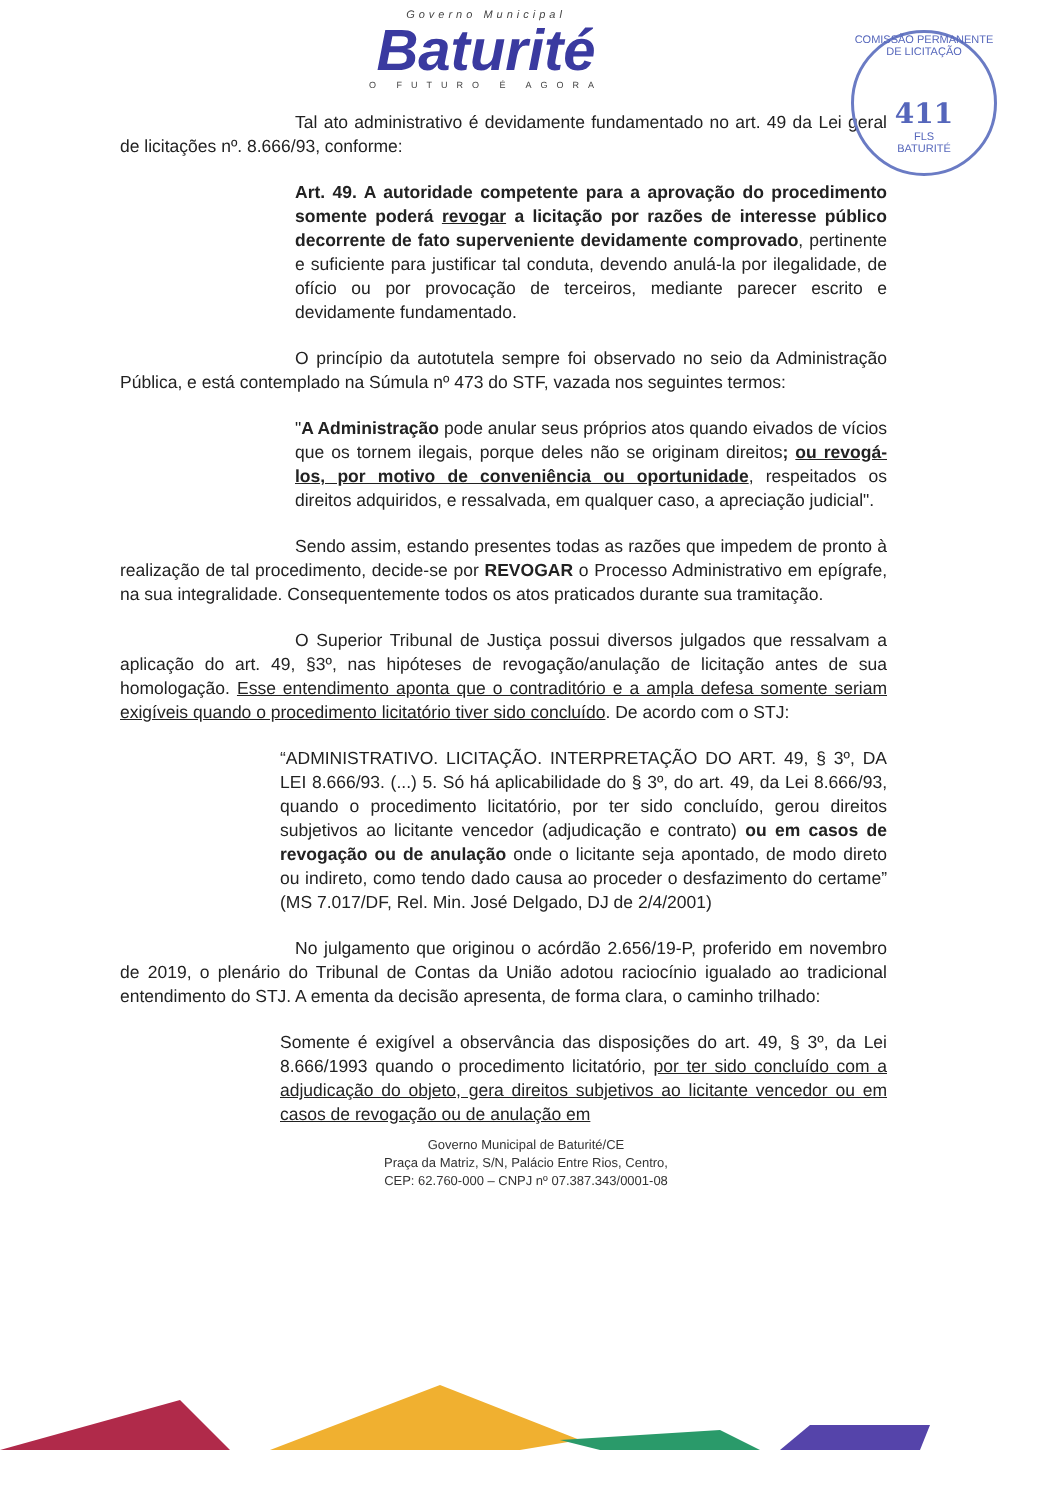Governo Municipal
Baturité
O FUTURO É AGORA
COMISSÃO PERMANENTE DE LICITAÇÃO
411
FLS
BATURITÉ
Tal ato administrativo é devidamente fundamentado no art. 49 da Lei geral de licitações nº. 8.666/93, conforme:
Art. 49. A autoridade competente para a aprovação do procedimento somente poderá revogar a licitação por razões de interesse público decorrente de fato superveniente devidamente comprovado, pertinente e suficiente para justificar tal conduta, devendo anulá-la por ilegalidade, de ofício ou por provocação de terceiros, mediante parecer escrito e devidamente fundamentado.
O princípio da autotutela sempre foi observado no seio da Administração Pública, e está contemplado na Súmula nº 473 do STF, vazada nos seguintes termos:
"A Administração pode anular seus próprios atos quando eivados de vícios que os tornem ilegais, porque deles não se originam direitos; ou revogá-los, por motivo de conveniência ou oportunidade, respeitados os direitos adquiridos, e ressalvada, em qualquer caso, a apreciação judicial".
Sendo assim, estando presentes todas as razões que impedem de pronto à realização de tal procedimento, decide-se por REVOGAR o Processo Administrativo em epígrafe, na sua integralidade. Consequentemente todos os atos praticados durante sua tramitação.
O Superior Tribunal de Justiça possui diversos julgados que ressalvam a aplicação do art. 49, §3º, nas hipóteses de revogação/anulação de licitação antes de sua homologação. Esse entendimento aponta que o contraditório e a ampla defesa somente seriam exigíveis quando o procedimento licitatório tiver sido concluído. De acordo com o STJ:
“ADMINISTRATIVO. LICITAÇÃO. INTERPRETAÇÃO DO ART. 49, § 3º, DA LEI 8.666/93. (...) 5. Só há aplicabilidade do § 3º, do art. 49, da Lei 8.666/93, quando o procedimento licitatório, por ter sido concluído, gerou direitos subjetivos ao licitante vencedor (adjudicação e contrato) ou em casos de revogação ou de anulação onde o licitante seja apontado, de modo direto ou indireto, como tendo dado causa ao proceder o desfazimento do certame” (MS 7.017/DF, Rel. Min. José Delgado, DJ de 2/4/2001)
No julgamento que originou o acórdão 2.656/19-P, proferido em novembro de 2019, o plenário do Tribunal de Contas da União adotou raciocínio igualado ao tradicional entendimento do STJ. A ementa da decisão apresenta, de forma clara, o caminho trilhado:
Somente é exigível a observância das disposições do art. 49, § 3º, da Lei 8.666/1993 quando o procedimento licitatório, por ter sido concluído com a adjudicação do objeto, gera direitos subjetivos ao licitante vencedor ou em casos de revogação ou de anulação em
Governo Municipal de Baturité/CE
Praça da Matriz, S/N, Palácio Entre Rios, Centro,
CEP: 62.760-000 – CNPJ nº 07.387.343/0001-08